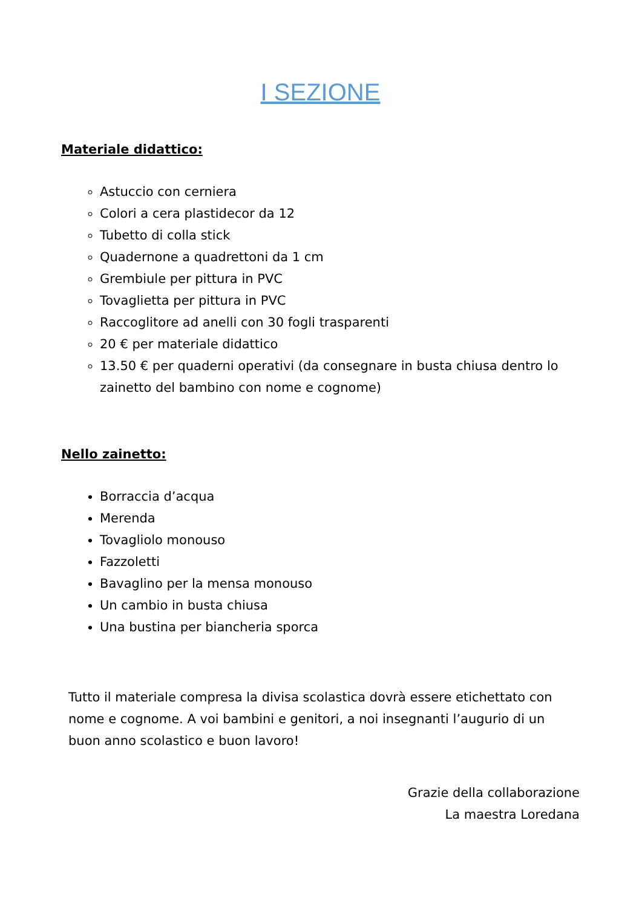I SEZIONE
Materiale didattico:
Astuccio con cerniera
Colori a cera plastidecor da 12
Tubetto di colla stick
Quadernone a quadrettoni da 1 cm
Grembiule per pittura in PVC
Tovaglietta per pittura in PVC
Raccoglitore ad anelli con 30 fogli trasparenti
20 € per materiale didattico
13.50 € per quaderni operativi (da consegnare in busta chiusa dentro lo zainetto del bambino con nome e cognome)
Nello zainetto:
Borraccia d’acqua
Merenda
Tovagliolo monouso
Fazzoletti
Bavaglino per la mensa monouso
Un cambio in busta chiusa
Una bustina per biancheria sporca
Tutto il materiale compresa la divisa scolastica dovrà essere etichettato con nome e cognome. A voi bambini e genitori, a noi insegnanti l’augurio di un buon anno scolastico e buon lavoro!
Grazie della collaborazione
La maestra Loredana